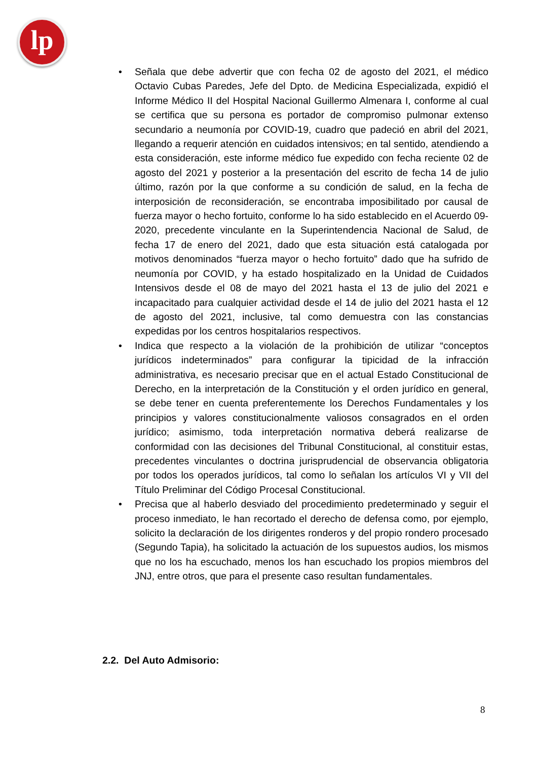lp
• Señala que debe advertir que con fecha 02 de agosto del 2021, el médico Octavio Cubas Paredes, Jefe del Dpto. de Medicina Especializada, expidió el Informe Médico II del Hospital Nacional Guillermo Almenara I, conforme al cual se certifica que su persona es portador de compromiso pulmonar extenso secundario a neumonía por COVID-19, cuadro que padeció en abril del 2021, llegando a requerir atención en cuidados intensivos; en tal sentido, atendiendo a esta consideración, este informe médico fue expedido con fecha reciente 02 de agosto del 2021 y posterior a la presentación del escrito de fecha 14 de julio último, razón por la que conforme a su condición de salud, en la fecha de interposición de reconsideración, se encontraba imposibilitado por causal de fuerza mayor o hecho fortuito, conforme lo ha sido establecido en el Acuerdo 09-2020, precedente vinculante en la Superintendencia Nacional de Salud, de fecha 17 de enero del 2021, dado que esta situación está catalogada por motivos denominados “fuerza mayor o hecho fortuito” dado que ha sufrido de neumonía por COVID, y ha estado hospitalizado en la Unidad de Cuidados Intensivos desde el 08 de mayo del 2021 hasta el 13 de julio del 2021 e incapacitado para cualquier actividad desde el 14 de julio del 2021 hasta el 12 de agosto del 2021, inclusive, tal como demuestra con las constancias expedidas por los centros hospitalarios respectivos.
• Indica que respecto a la violación de la prohibición de utilizar “conceptos jurídicos indeterminados” para configurar la tipicidad de la infracción administrativa, es necesario precisar que en el actual Estado Constitucional de Derecho, en la interpretación de la Constitución y el orden jurídico en general, se debe tener en cuenta preferentemente los Derechos Fundamentales y los principios y valores constitucionalmente valiosos consagrados en el orden jurídico; asimismo, toda interpretación normativa deberá realizarse de conformidad con las decisiones del Tribunal Constitucional, al constituir estas, precedentes vinculantes o doctrina jurisprudencial de observancia obligatoria por todos los operados jurídicos, tal como lo señalan los artículos VI y VII del Título Preliminar del Código Procesal Constitucional.
• Precisa que al haberlo desviado del procedimiento predeterminado y seguir el proceso inmediato, le han recortado el derecho de defensa como, por ejemplo, solicito la declaración de los dirigentes ronderos y del propio rondero procesado (Segundo Tapia), ha solicitado la actuación de los supuestos audios, los mismos que no los ha escuchado, menos los han escuchado los propios miembros del JNJ, entre otros, que para el presente caso resultan fundamentales.
2.2. Del Auto Admisorio:
8